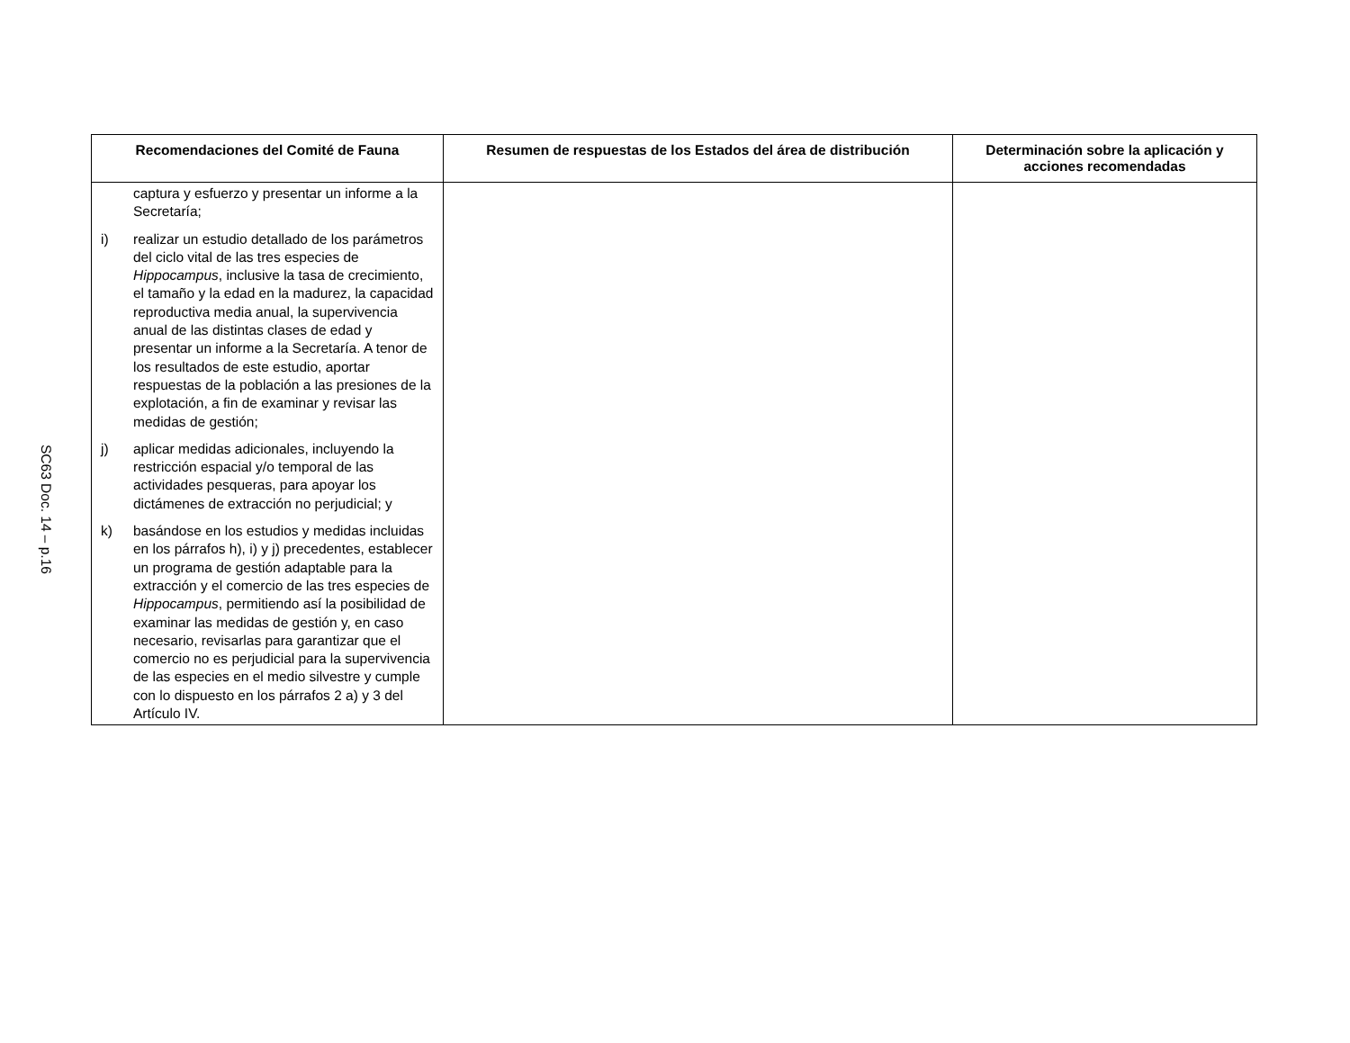SC63 Doc. 14 – p.16
| Recomendaciones del Comité de Fauna | Resumen de respuestas de los Estados del área de distribución | Determinación sobre la aplicación y acciones recomendadas |
| --- | --- | --- |
| captura y esfuerzo y presentar un informe a la Secretaría; i) realizar un estudio detallado de los parámetros del ciclo vital de las tres especies de Hippocampus , inclusive la tasa de crecimiento, el tamaño y la edad en la madurez, la capacidad reproductiva media anual, la supervivencia anual de las distintas clases de edad y presentar un informe a la Secretaría. A tenor de los resultados de este estudio, aportar respuestas de la población a las presiones de la explotación, a fin de examinar y revisar las medidas de gestión; j) aplicar medidas adicionales, incluyendo la restricción espacial y/o temporal de las actividades pesqueras, para apoyar los dictámenes de extracción no perjudicial; y k) basándose en los estudios y medidas incluidas en los párrafos h), i) y j) precedentes, establecer un programa de gestión adaptable para la extracción y el comercio de las tres especies de Hippocampus , permitiendo así la posibilidad de examinar las medidas de gestión y, en caso necesario, revisarlas para garantizar que el comercio no es perjudicial para la supervivencia de las especies en el medio silvestre y cumple con lo dispuesto en los párrafos 2 a) y 3 del Artículo IV. | | |